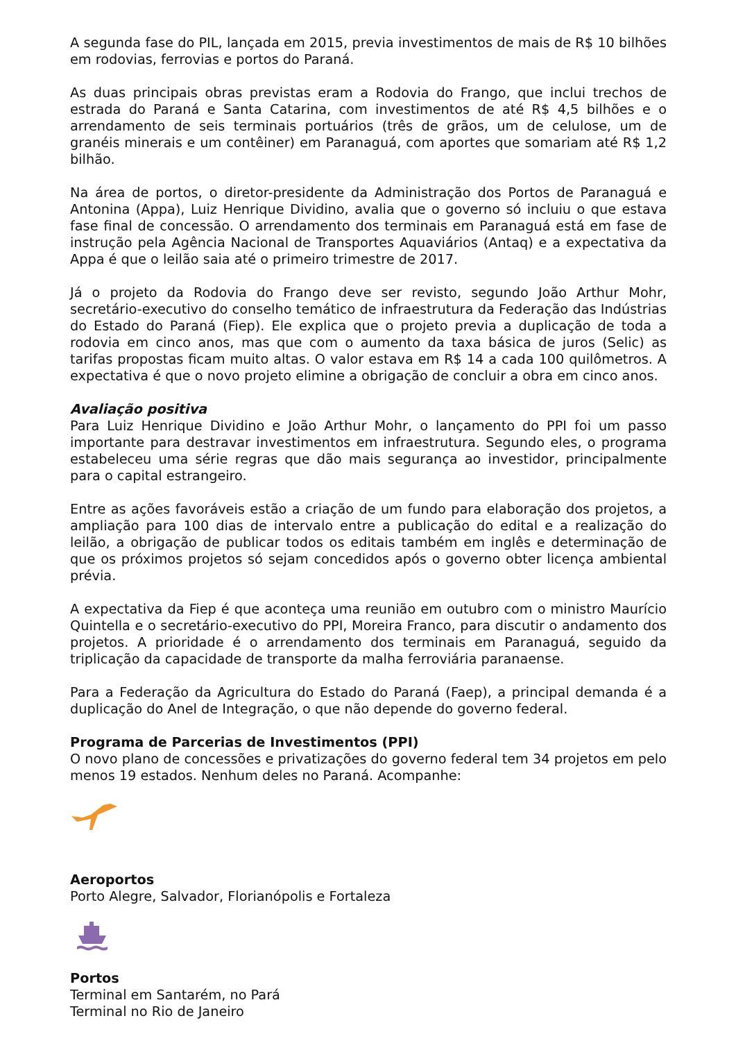A segunda fase do PIL, lançada em 2015, previa investimentos de mais de R$ 10 bilhões em rodovias, ferrovias e portos do Paraná.
As duas principais obras previstas eram a Rodovia do Frango, que inclui trechos de estrada do Paraná e Santa Catarina, com investimentos de até R$ 4,5 bilhões e o arrendamento de seis terminais portuários (três de grãos, um de celulose, um de granéis minerais e um contêiner) em Paranaguá, com aportes que somariam até R$ 1,2 bilhão.
Na área de portos, o diretor-presidente da Administração dos Portos de Paranaguá e Antonina (Appa), Luiz Henrique Dividino, avalia que o governo só incluiu o que estava fase final de concessão. O arrendamento dos terminais em Paranaguá está em fase de instrução pela Agência Nacional de Transportes Aquaviários (Antaq) e a expectativa da Appa é que o leilão saia até o primeiro trimestre de 2017.
Já o projeto da Rodovia do Frango deve ser revisto, segundo João Arthur Mohr, secretário-executivo do conselho temático de infraestrutura da Federação das Indústrias do Estado do Paraná (Fiep). Ele explica que o projeto previa a duplicação de toda a rodovia em cinco anos, mas que com o aumento da taxa básica de juros (Selic) as tarifas propostas ficam muito altas. O valor estava em R$ 14 a cada 100 quilômetros. A expectativa é que o novo projeto elimine a obrigação de concluir a obra em cinco anos.
Avaliação positiva
Para Luiz Henrique Dividino e João Arthur Mohr, o lançamento do PPI foi um passo importante para destravar investimentos em infraestrutura. Segundo eles, o programa estabeleceu uma série regras que dão mais segurança ao investidor, principalmente para o capital estrangeiro.
Entre as ações favoráveis estão a criação de um fundo para elaboração dos projetos, a ampliação para 100 dias de intervalo entre a publicação do edital e a realização do leilão, a obrigação de publicar todos os editais também em inglês e determinação de que os próximos projetos só sejam concedidos após o governo obter licença ambiental prévia.
A expectativa da Fiep é que aconteça uma reunião em outubro com o ministro Maurício Quintella e o secretário-executivo do PPI, Moreira Franco, para discutir o andamento dos projetos. A prioridade é o arrendamento dos terminais em Paranaguá, seguido da triplicação da capacidade de transporte da malha ferroviária paranaense.
Para a Federação da Agricultura do Estado do Paraná (Faep), a principal demanda é a duplicação do Anel de Integração, o que não depende do governo federal.
Programa de Parcerias de Investimentos (PPI)
O novo plano de concessões e privatizações do governo federal tem 34 projetos em pelo menos 19 estados. Nenhum deles no Paraná. Acompanhe:
Aeroportos
Porto Alegre, Salvador, Florianópolis e Fortaleza
Portos
Terminal em Santarém, no Pará
Terminal no Rio de Janeiro